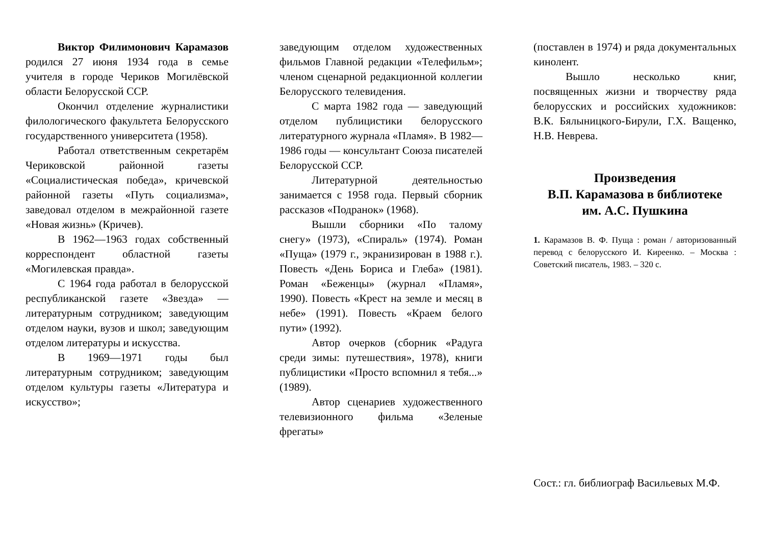Виктор Филимонович Карамазов родился 27 июня 1934 года в семье учителя в городе Чериков Могилёвской области Белорусской ССР.
Окончил отделение журналистики филологического факультета Белорусского государственного университета (1958).
Работал ответственным секретарём Чериковской районной газеты «Социалистическая победа», кричевской районной газеты «Путь социализма», заведовал отделом в межрайонной газете «Новая жизнь» (Кричев).
В 1962—1963 годах собственный корреспондент областной газеты «Могилевская правда».
С 1964 года работал в белорусской республиканской газете «Звезда» — литературным сотрудником; заведующим отделом науки, вузов и школ; заведующим отделом литературы и искусства.
В 1969—1971 годы был литературным сотрудником; заведующим отделом культуры газеты «Литература и искусство»;
заведующим отделом художественных фильмов Главной редакции «Телефильм»; членом сценарной редакционной коллегии Белорусского телевидения.
С марта 1982 года — заведующий отделом публицистики белорусского литературного журнала «Пламя». В 1982—1986 годы — консультант Союза писателей Белорусской ССР.
Литературной деятельностью занимается с 1958 года. Первый сборник рассказов «Подранок» (1968).
Вышли сборники «По талому снегу» (1973), «Спираль» (1974). Роман «Пуща» (1979 г., экранизирован в 1988 г.). Повесть «День Бориса и Глеба» (1981). Роман «Беженцы» (журнал «Пламя», 1990). Повесть «Крест на земле и месяц в небе» (1991). Повесть «Краем белого пути» (1992).
Автор очерков (сборник «Радуга среди зимы: путешествия», 1978), книги публицистики «Просто вспомнил я тебя...» (1989).
Автор сценариев художественного телевизионного фильма «Зеленые фрегаты»
(поставлен в 1974) и ряда документальных кинолент.
Вышло несколько книг, посвященных жизни и творчеству ряда белорусских и российских художников: В.К. Бялыницкого-Бирули, Г.Х. Ващенко, Н.В. Неврева.
Произведения
В.П. Карамазова в библиотеке
им. А.С. Пушкина
1. Карамазов В. Ф. Пуща : роман / авторизованный перевод с белорусского И. Киреенко. – Москва : Советский писатель, 1983. – 320 с.
Сост.: гл. библиограф Васильевых М.Ф.